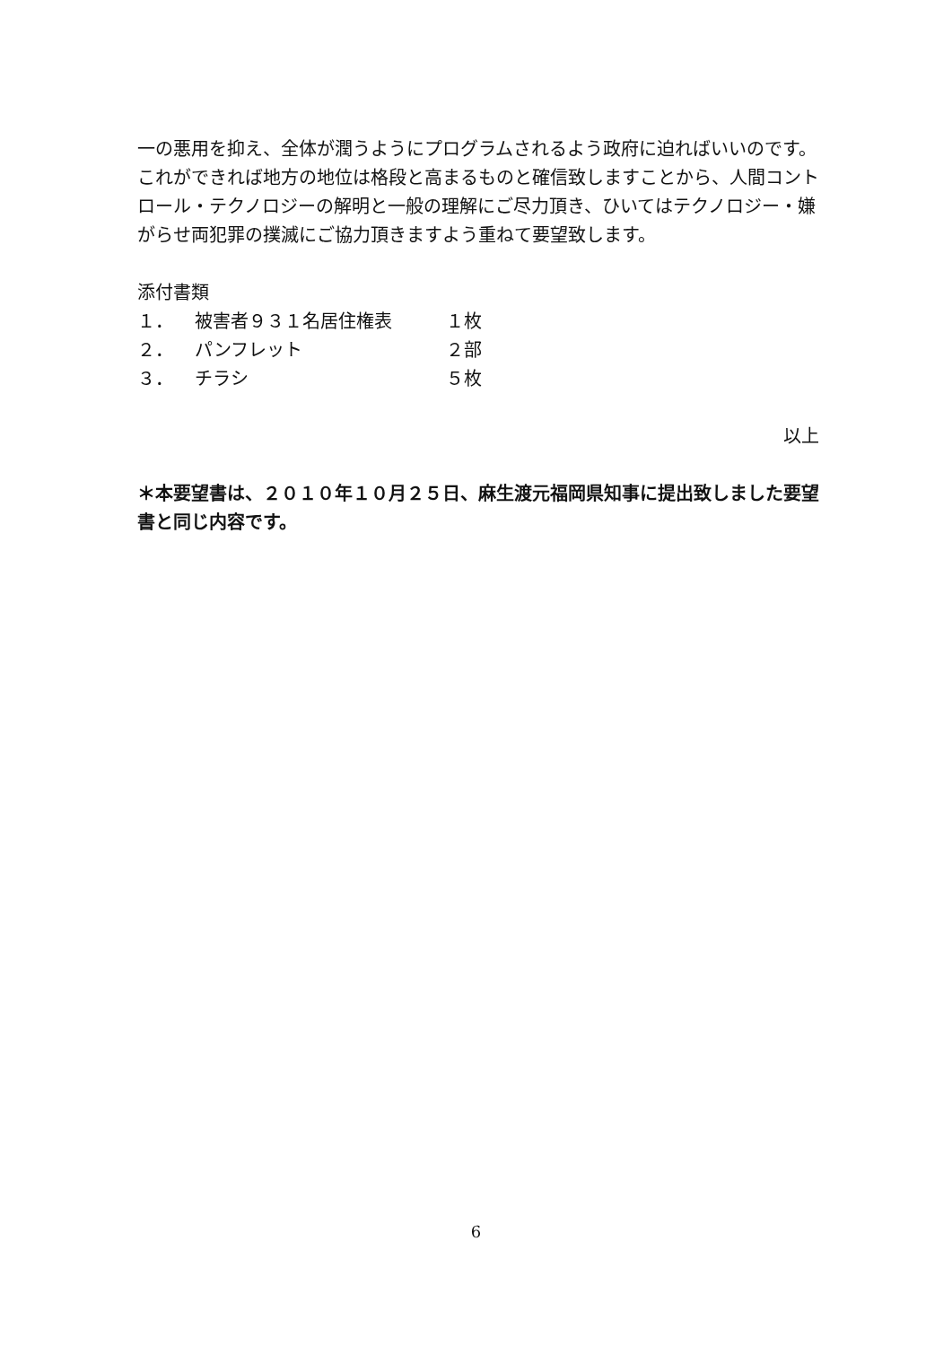一の悪用を抑え、全体が潤うようにプログラムされるよう政府に迫ればいいのです。これができれば地方の地位は格段と高まるものと確信致しますことから、人間コントロール・テクノロジーの解明と一般の理解にご尽力頂き、ひいてはテクノロジー・嫌がらせ両犯罪の撲滅にご協力頂きますよう重ねて要望致します。
添付書類
| １． | 被害者９３１名居住権表 | １枚 |
| ２． | パンフレット | ２部 |
| ３． | チラシ | ５枚 |
以上
＊本要望書は、２０１０年１０月２５日、麻生渡元福岡県知事に提出致しました要望書と同じ内容です。
6